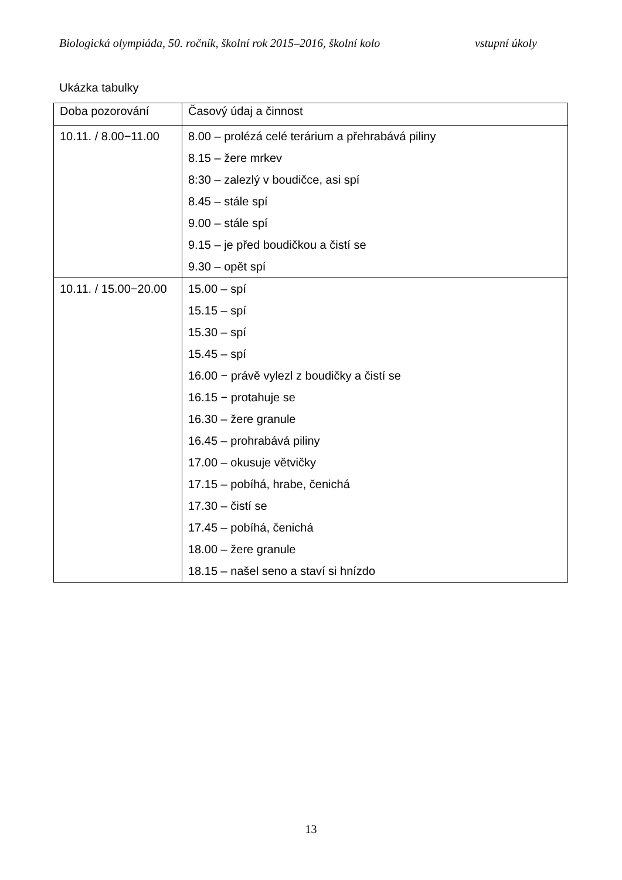Biologická olympiáda, 50. ročník, školní rok 2015–2016, školní kolo vstupní úkoly
Ukázka tabulky
| Doba pozorování | Časový údaj a činnost |
| --- | --- |
| 10.11. / 8.00−11.00 | 8.00 – prolézá celé terárium a přehrabává piliny 8.15 – žere mrkev 8:30 – zalezlý v boudičce, asi spí 8.45 – stále spí 9.00 – stále spí 9.15 – je před boudičkou a čistí se 9.30 – opět spí |
| 10.11. / 15.00−20.00 | 15.00 – spí 15.15 – spí 15.30 – spí 15.45 – spí 16.00 − právě vylezl z boudičky a čistí se 16.15 − protahuje se 16.30 – žere granule 16.45 – prohrabává piliny 17.00 – okusuje větvičky 17.15 – pobíhá, hrabe, čenichá 17.30 – čistí se 17.45 – pobíhá, čenichá 18.00 – žere granule 18.15 – našel seno a staví si hnízdo |
13